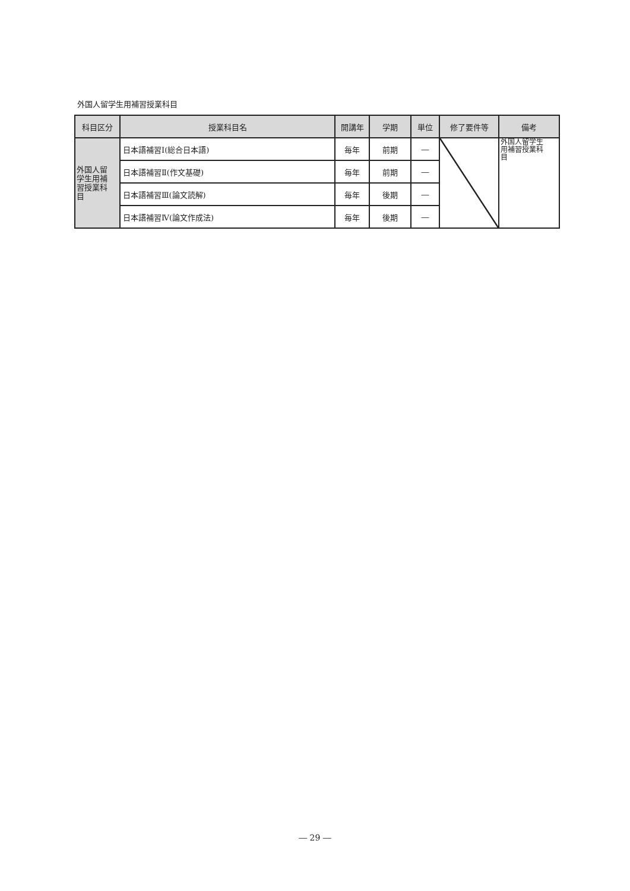外国人留学生用補習授業科目
| 科目区分 | 授業科目名 | 開講年 | 学期 | 単位 | 修了要件等 | 備考 |
| --- | --- | --- | --- | --- | --- | --- |
| 外国人留 学生用補 習授業科 目 | 日本語補習Ⅰ(総合日本語) | 毎年 | 前期 | ― | | 外国人留学生 用補習授業科 目 |
| | 日本語補習Ⅱ(作文基礎) | 毎年 | 前期 | ― | | |
| | 日本語補習Ⅲ(論文読解) | 毎年 | 後期 | ― | | |
| | 日本語補習Ⅳ(論文作成法) | 毎年 | 後期 | ― | | |
― 29 ―